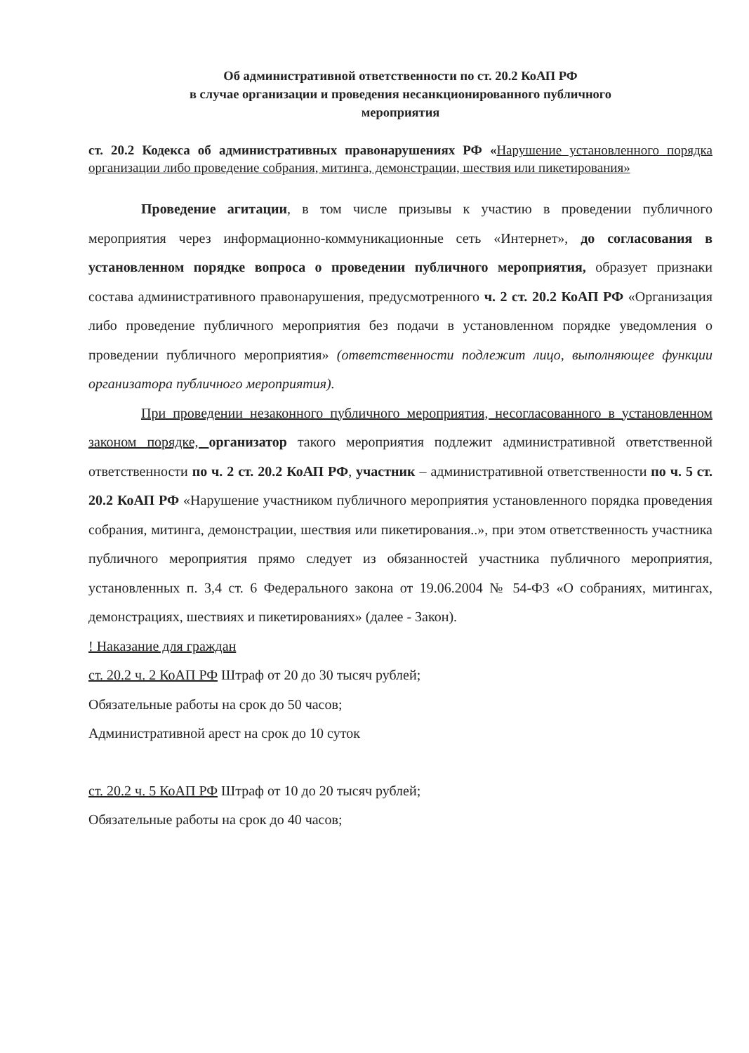Об административной ответственности по ст. 20.2 КоАП РФ
в случае организации и проведения несанкционированного публичного
мероприятия
ст. 20.2 Кодекса об административных правонарушениях РФ «Нарушение установленного порядка организации либо проведение собрания, митинга, демонстрации, шествия или пикетирования»
Проведение агитации, в том числе призывы к участию в проведении публичного мероприятия через информационно-коммуникационные сеть «Интернет», до согласования в установленном порядке вопроса о проведении публичного мероприятия, образует признаки состава административного правонарушения, предусмотренного ч. 2 ст. 20.2 КоАП РФ «Организация либо проведение публичного мероприятия без подачи в установленном порядке уведомления о проведении публичного мероприятия» (ответственности подлежит лицо, выполняющее функции организатора публичного мероприятия).
При проведении незаконного публичного мероприятия, несогласованного в установленном законом порядке, организатор такого мероприятия подлежит административной ответственной ответственности по ч. 2 ст. 20.2 КоАП РФ, участник – административной ответственности по ч. 5 ст. 20.2 КоАП РФ «Нарушение участником публичного мероприятия установленного порядка проведения собрания, митинга, демонстрации, шествия или пикетирования..», при этом ответственность участника публичного мероприятия прямо следует из обязанностей участника публичного мероприятия, установленных п. 3,4 ст. 6 Федерального закона от 19.06.2004 № 54-ФЗ «О собраниях, митингах, демонстрациях, шествиях и пикетированиях» (далее - Закон).
! Наказание для граждан
ст. 20.2 ч. 2 КоАП РФ Штраф от 20 до 30 тысяч рублей;
Обязательные работы на срок до 50 часов;
Административной арест на срок до 10 суток
ст. 20.2 ч. 5 КоАП РФ Штраф от 10 до 20 тысяч рублей;
Обязательные работы на срок до 40 часов;